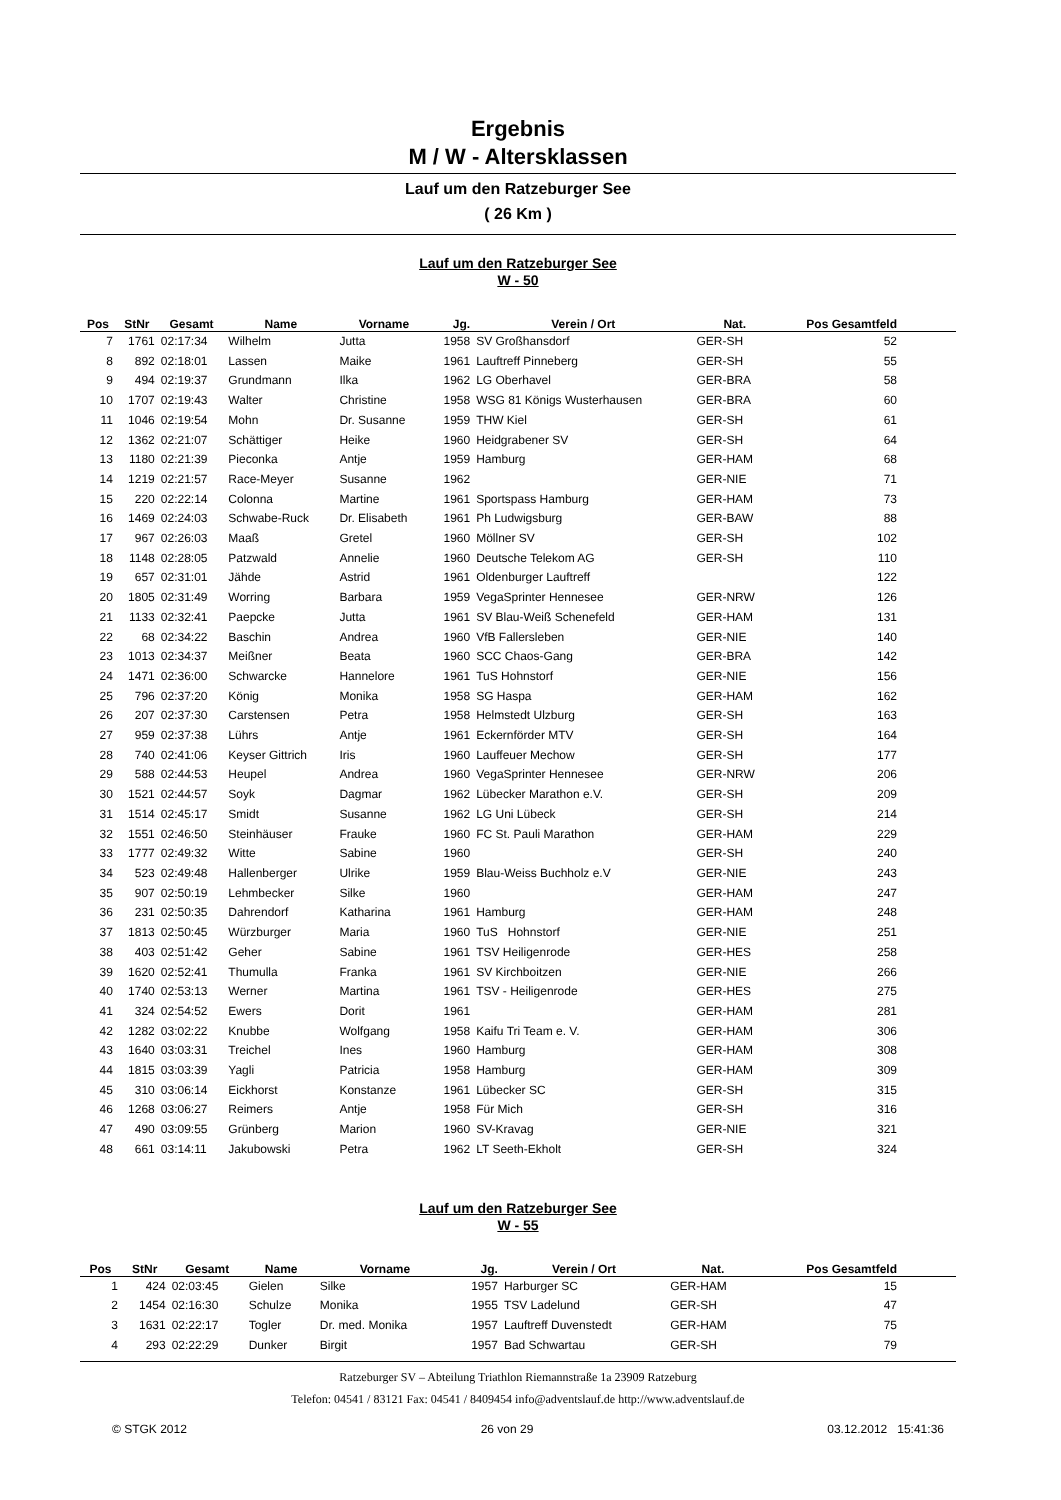Ergebnis
M / W - Altersklassen
Lauf um den Ratzeburger See
( 26 Km )
Lauf um den Ratzeburger See
W - 50
| Pos | StNr | Gesamt | Name | Vorname | Jg. | Verein / Ort | Nat. | Pos Gesamtfeld | |
| --- | --- | --- | --- | --- | --- | --- | --- | --- | --- |
| 7 | 1761 | 02:17:34 | Wilhelm | Jutta | 1958 | SV Großhansdorf | GER-SH | 52 | |
| 8 | 892 | 02:18:01 | Lassen | Maike | 1961 | Lauftreff Pinneberg | GER-SH | 55 | |
| 9 | 494 | 02:19:37 | Grundmann | Ilka | 1962 | LG Oberhavel | GER-BRA | 58 | |
| 10 | 1707 | 02:19:43 | Walter | Christine | 1958 | WSG 81 Königs Wusterhausen | GER-BRA | 60 | |
| 11 | 1046 | 02:19:54 | Mohn | Dr. Susanne | 1959 | THW Kiel | GER-SH | 61 | |
| 12 | 1362 | 02:21:07 | Schättiger | Heike | 1960 | Heidgrabener SV | GER-SH | 64 | |
| 13 | 1180 | 02:21:39 | Pieconka | Antje | 1959 | Hamburg | GER-HAM | 68 | |
| 14 | 1219 | 02:21:57 | Race-Meyer | Susanne | 1962 | | GER-NIE | 71 | |
| 15 | 220 | 02:22:14 | Colonna | Martine | 1961 | Sportspass Hamburg | GER-HAM | 73 | |
| 16 | 1469 | 02:24:03 | Schwabe-Ruck | Dr. Elisabeth | 1961 | Ph Ludwigsburg | GER-BAW | 88 | |
| 17 | 967 | 02:26:03 | Maaß | Gretel | 1960 | Möllner SV | GER-SH | 102 | |
| 18 | 1148 | 02:28:05 | Patzwald | Annelie | 1960 | Deutsche Telekom AG | GER-SH | 110 | |
| 19 | 657 | 02:31:01 | Jähde | Astrid | 1961 | Oldenburger Lauftreff | | 122 | |
| 20 | 1805 | 02:31:49 | Worring | Barbara | 1959 | VegaSprinter Hennesee | GER-NRW | 126 | |
| 21 | 1133 | 02:32:41 | Paepcke | Jutta | 1961 | SV Blau-Weiß Schenefeld | GER-HAM | 131 | |
| 22 | 68 | 02:34:22 | Baschin | Andrea | 1960 | VfB Fallersleben | GER-NIE | 140 | |
| 23 | 1013 | 02:34:37 | Meißner | Beata | 1960 | SCC Chaos-Gang | GER-BRA | 142 | |
| 24 | 1471 | 02:36:00 | Schwarcke | Hannelore | 1961 | TuS Hohnstorf | GER-NIE | 156 | |
| 25 | 796 | 02:37:20 | König | Monika | 1958 | SG Haspa | GER-HAM | 162 | |
| 26 | 207 | 02:37:30 | Carstensen | Petra | 1958 | Helmstedt Ulzburg | GER-SH | 163 | |
| 27 | 959 | 02:37:38 | Lührs | Antje | 1961 | Eckernförder MTV | GER-SH | 164 | |
| 28 | 740 | 02:41:06 | Keyser Gittrich | Iris | 1960 | Lauffeuer Mechow | GER-SH | 177 | |
| 29 | 588 | 02:44:53 | Heupel | Andrea | 1960 | VegaSprinter Hennesee | GER-NRW | 206 | |
| 30 | 1521 | 02:44:57 | Soyk | Dagmar | 1962 | Lübecker Marathon e.V. | GER-SH | 209 | |
| 31 | 1514 | 02:45:17 | Smidt | Susanne | 1962 | LG Uni Lübeck | GER-SH | 214 | |
| 32 | 1551 | 02:46:50 | Steinhäuser | Frauke | 1960 | FC St. Pauli Marathon | GER-HAM | 229 | |
| 33 | 1777 | 02:49:32 | Witte | Sabine | 1960 | | GER-SH | 240 | |
| 34 | 523 | 02:49:48 | Hallenberger | Ulrike | 1959 | Blau-Weiss Buchholz e.V | GER-NIE | 243 | |
| 35 | 907 | 02:50:19 | Lehmbecker | Silke | 1960 | | GER-HAM | 247 | |
| 36 | 231 | 02:50:35 | Dahrendorf | Katharina | 1961 | Hamburg | GER-HAM | 248 | |
| 37 | 1813 | 02:50:45 | Würzburger | Maria | 1960 | TuS Hohnstorf | GER-NIE | 251 | |
| 38 | 403 | 02:51:42 | Geher | Sabine | 1961 | TSV Heiligenrode | GER-HES | 258 | |
| 39 | 1620 | 02:52:41 | Thumulla | Franka | 1961 | SV Kirchboitzen | GER-NIE | 266 | |
| 40 | 1740 | 02:53:13 | Werner | Martina | 1961 | TSV - Heiligenrode | GER-HES | 275 | |
| 41 | 324 | 02:54:52 | Ewers | Dorit | 1961 | | GER-HAM | 281 | |
| 42 | 1282 | 03:02:22 | Knubbe | Wolfgang | 1958 | Kaifu Tri Team e. V. | GER-HAM | 306 | |
| 43 | 1640 | 03:03:31 | Treichel | Ines | 1960 | Hamburg | GER-HAM | 308 | |
| 44 | 1815 | 03:03:39 | Yagli | Patricia | 1958 | Hamburg | GER-HAM | 309 | |
| 45 | 310 | 03:06:14 | Eickhorst | Konstanze | 1961 | Lübecker SC | GER-SH | 315 | |
| 46 | 1268 | 03:06:27 | Reimers | Antje | 1958 | Für Mich | GER-SH | 316 | |
| 47 | 490 | 03:09:55 | Grünberg | Marion | 1960 | SV-Kravag | GER-NIE | 321 | |
| 48 | 661 | 03:14:11 | Jakubowski | Petra | 1962 | LT Seeth-Ekholt | GER-SH | 324 | |
Lauf um den Ratzeburger See
W - 55
| Pos | StNr | Gesamt | Name | Vorname | Jg. | Verein / Ort | Nat. | Pos Gesamtfeld | |
| --- | --- | --- | --- | --- | --- | --- | --- | --- | --- |
| 1 | 424 | 02:03:45 | Gielen | Silke | 1957 | Harburger SC | GER-HAM | 15 | |
| 2 | 1454 | 02:16:30 | Schulze | Monika | 1955 | TSV Ladelund | GER-SH | 47 | |
| 3 | 1631 | 02:22:17 | Togler | Dr. med. Monika | 1957 | Lauftreff Duvenstedt | GER-HAM | 75 | |
| 4 | 293 | 02:22:29 | Dunker | Birgit | 1957 | Bad Schwartau | GER-SH | 79 | |
Ratzeburger SV – Abteilung Triathlon Riemannstraße 1a 23909 Ratzeburg
Telefon: 04541 / 83121 Fax: 04541 / 8409454 info@adventslauf.de http://www.adventslauf.de
© STGK 2012 26 von 29 03.12.2012 15:41:36